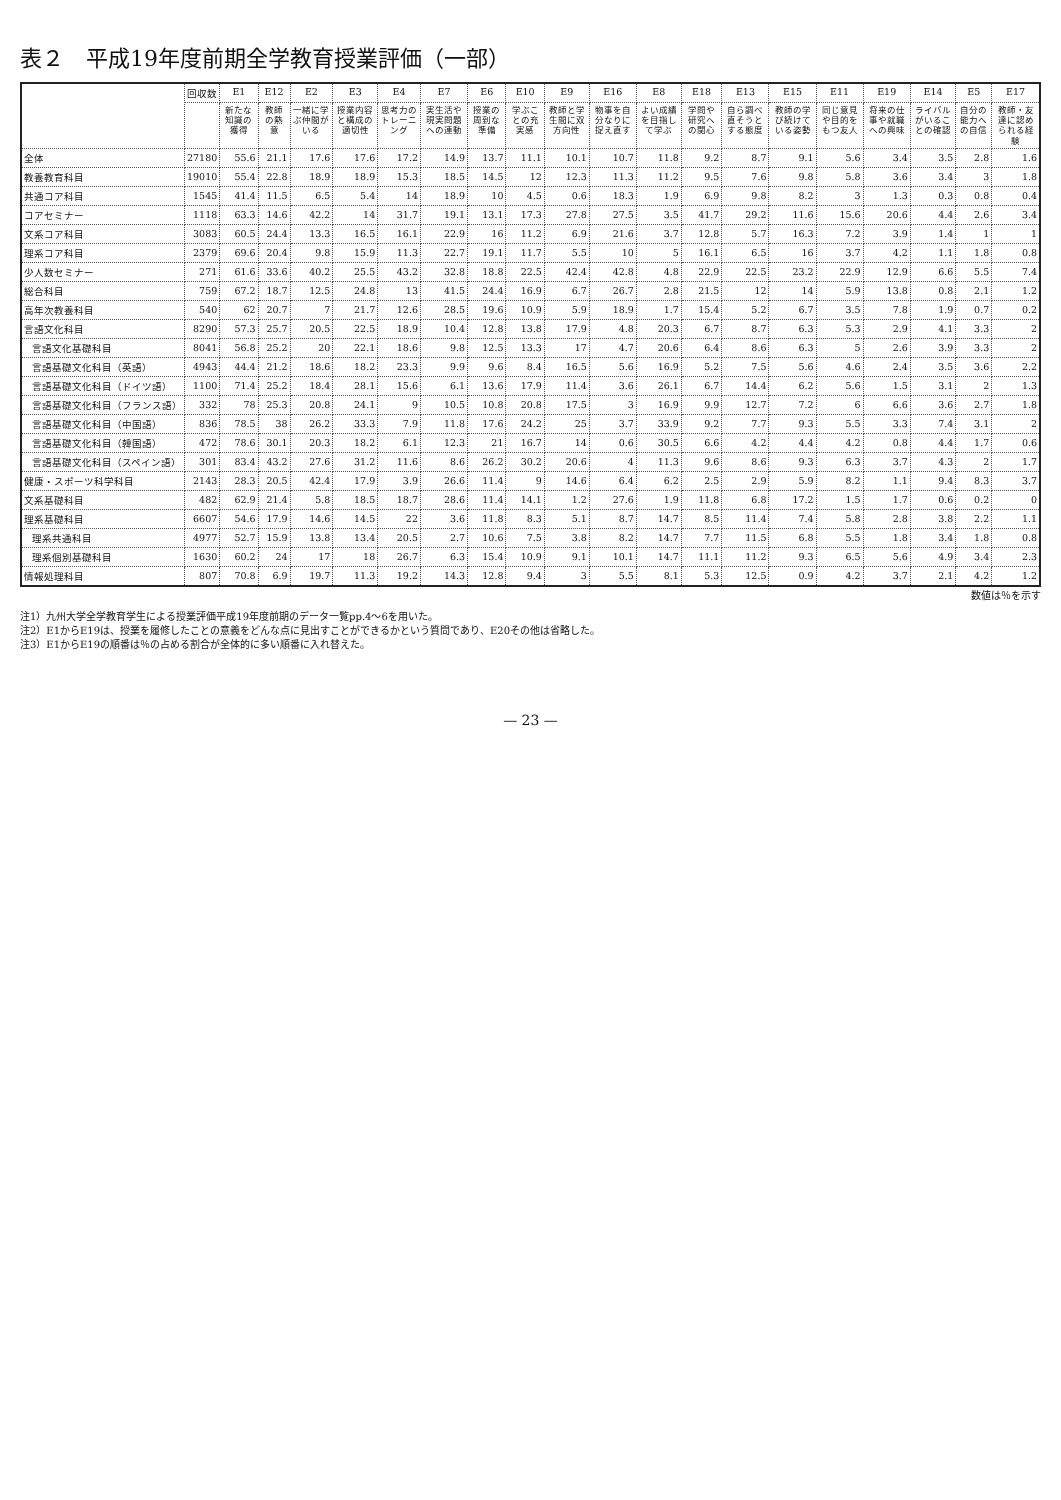表２　平成19年度前期全学教育授業評価（一部）
| | 回収数 | E1 | E12 | E2 | E3 | E4 | E7 | E6 | E10 | E9 | E16 | E8 | E18 | E13 | E15 | E11 | E19 | E14 | E5 | E17 |
| --- | --- | --- | --- | --- | --- | --- | --- | --- | --- | --- | --- | --- | --- | --- | --- | --- | --- | --- | --- | --- |
| | | 新たな知識の獲得 | 教師の熱意 | 一緒に学ぶ仲間がいる | 授業内容と構成の適切性 | 思考力のトレーニング | 実生活や現実問題への連動 | 授業の周到な準備 | 学ぶことの充実感 | 教師と学生間に双方向性 | 物事を自分なりに捉え直す | よい成績を目指して学ぶ | 学問や研究への関心 | 自ら調べ直そうとする態度 | 教師の学び続けている姿勢 | 同じ意見や目的をもつ友人 | 将来の仕事や就職への興味 | ライバルがいることの確認 | 自分の能力への自信 | 教師・友達に認められる経験 |
| 全体 | 27180 | 55.6 | 21.1 | 17.6 | 17.6 | 17.2 | 14.9 | 13.7 | 11.1 | 10.1 | 10.7 | 11.8 | 9.2 | 8.7 | 9.1 | 5.6 | 3.4 | 3.5 | 2.8 | 1.6 |
| 教養教育科目 | 19010 | 55.4 | 22.8 | 18.9 | 18.9 | 15.3 | 18.5 | 14.5 | 12 | 12.3 | 11.3 | 11.2 | 9.5 | 7.6 | 9.8 | 5.8 | 3.6 | 3.4 | 3 | 1.8 |
| 共通コア科目 | 1545 | 41.4 | 11.5 | 6.5 | 5.4 | 14 | 18.9 | 10 | 4.5 | 0.6 | 18.3 | 1.9 | 6.9 | 9.8 | 8.2 | 3 | 1.3 | 0.3 | 0.8 | 0.4 |
| コアセミナー | 1118 | 63.3 | 14.6 | 42.2 | 14 | 31.7 | 19.1 | 13.1 | 17.3 | 27.8 | 27.5 | 3.5 | 41.7 | 29.2 | 11.6 | 15.6 | 20.6 | 4.4 | 2.6 | 3.4 |
| 文系コア科目 | 3083 | 60.5 | 24.4 | 13.3 | 16.5 | 16.1 | 22.9 | 16 | 11.2 | 6.9 | 21.6 | 3.7 | 12.8 | 5.7 | 16.3 | 7.2 | 3.9 | 1.4 | 1 | 1 |
| 理系コア科目 | 2379 | 69.6 | 20.4 | 9.8 | 15.9 | 11.3 | 22.7 | 19.1 | 11.7 | 5.5 | 10 | 5 | 16.1 | 6.5 | 16 | 3.7 | 4.2 | 1.1 | 1.8 | 0.8 |
| 少人数セミナー | 271 | 61.6 | 33.6 | 40.2 | 25.5 | 43.2 | 32.8 | 18.8 | 22.5 | 42.4 | 42.8 | 4.8 | 22.9 | 22.5 | 23.2 | 22.9 | 12.9 | 6.6 | 5.5 | 7.4 |
| 総合科目 | 759 | 67.2 | 18.7 | 12.5 | 24.8 | 13 | 41.5 | 24.4 | 16.9 | 6.7 | 26.7 | 2.8 | 21.5 | 12 | 14 | 5.9 | 13.8 | 0.8 | 2.1 | 1.2 |
| 高年次教養科目 | 540 | 62 | 20.7 | 7 | 21.7 | 12.6 | 28.5 | 19.6 | 10.9 | 5.9 | 18.9 | 1.7 | 15.4 | 5.2 | 6.7 | 3.5 | 7.8 | 1.9 | 0.7 | 0.2 |
| 言語文化科目 | 8290 | 57.3 | 25.7 | 20.5 | 22.5 | 18.9 | 10.4 | 12.8 | 13.8 | 17.9 | 4.8 | 20.3 | 6.7 | 8.7 | 6.3 | 5.3 | 2.9 | 4.1 | 3.3 | 2 |
| 言語文化基礎科目 | 8041 | 56.8 | 25.2 | 20 | 22.1 | 18.6 | 9.8 | 12.5 | 13.3 | 17 | 4.7 | 20.6 | 6.4 | 8.6 | 6.3 | 5 | 2.6 | 3.9 | 3.3 | 2 |
| 言語基礎文化科目（英語） | 4943 | 44.4 | 21.2 | 18.6 | 18.2 | 23.3 | 9.9 | 9.6 | 8.4 | 16.5 | 5.6 | 16.9 | 5.2 | 7.5 | 5.6 | 4.6 | 2.4 | 3.5 | 3.6 | 2.2 |
| 言語基礎文化科目（ドイツ語） | 1100 | 71.4 | 25.2 | 18.4 | 28.1 | 15.6 | 6.1 | 13.6 | 17.9 | 11.4 | 3.6 | 26.1 | 6.7 | 14.4 | 6.2 | 5.6 | 1.5 | 3.1 | 2 | 1.3 |
| 言語基礎文化科目（フランス語） | 332 | 78 | 25.3 | 20.8 | 24.1 | 9 | 10.5 | 10.8 | 20.8 | 17.5 | 3 | 16.9 | 9.9 | 12.7 | 7.2 | 6 | 6.6 | 3.6 | 2.7 | 1.8 |
| 言語基礎文化科目（中国語） | 836 | 78.5 | 38 | 26.2 | 33.3 | 7.9 | 11.8 | 17.6 | 24.2 | 25 | 3.7 | 33.9 | 9.2 | 7.7 | 9.3 | 5.5 | 3.3 | 7.4 | 3.1 | 2 |
| 言語基礎文化科目（韓国語） | 472 | 78.6 | 30.1 | 20.3 | 18.2 | 6.1 | 12.3 | 21 | 16.7 | 14 | 0.6 | 30.5 | 6.6 | 4.2 | 4.4 | 4.2 | 0.8 | 4.4 | 1.7 | 0.6 |
| 言語基礎文化科目（スペイン語） | 301 | 83.4 | 43.2 | 27.6 | 31.2 | 11.6 | 8.6 | 26.2 | 30.2 | 20.6 | 4 | 11.3 | 9.6 | 8.6 | 9.3 | 6.3 | 3.7 | 4.3 | 2 | 1.7 |
| 健康・スポーツ科学科目 | 2143 | 28.3 | 20.5 | 42.4 | 17.9 | 3.9 | 26.6 | 11.4 | 9 | 14.6 | 6.4 | 6.2 | 2.5 | 2.9 | 5.9 | 8.2 | 1.1 | 9.4 | 8.3 | 3.7 |
| 文系基礎科目 | 482 | 62.9 | 21.4 | 5.8 | 18.5 | 18.7 | 28.6 | 11.4 | 14.1 | 1.2 | 27.6 | 1.9 | 11.8 | 6.8 | 17.2 | 1.5 | 1.7 | 0.6 | 0.2 | 0 |
| 理系基礎科目 | 6607 | 54.6 | 17.9 | 14.6 | 14.5 | 22 | 3.6 | 11.8 | 8.3 | 5.1 | 8.7 | 14.7 | 8.5 | 11.4 | 7.4 | 5.8 | 2.8 | 3.8 | 2.2 | 1.1 |
| 理系共通科目 | 4977 | 52.7 | 15.9 | 13.8 | 13.4 | 20.5 | 2.7 | 10.6 | 7.5 | 3.8 | 8.2 | 14.7 | 7.7 | 11.5 | 6.8 | 5.5 | 1.8 | 3.4 | 1.8 | 0.8 |
| 理系個別基礎科目 | 1630 | 60.2 | 24 | 17 | 18 | 26.7 | 6.3 | 15.4 | 10.9 | 9.1 | 10.1 | 14.7 | 11.1 | 11.2 | 9.3 | 6.5 | 5.6 | 4.9 | 3.4 | 2.3 |
| 情報処理科目 | 807 | 70.8 | 6.9 | 19.7 | 11.3 | 19.2 | 14.3 | 12.8 | 9.4 | 3 | 5.5 | 8.1 | 5.3 | 12.5 | 0.9 | 4.2 | 3.7 | 2.1 | 4.2 | 1.2 |
数値は％を示す
注1）九州大学全学教育学生による授業評価平成19年度前期のデータ一覧pp.4〜6を用いた。
注2）E1からE19は、授業を履修したことの意義をどんな点に見出すことができるかという質問であり、E20その他は省略した。
注3）E1からE19の順番は％の占める割合が全体的に多い順番に入れ替えた。
— 23 —